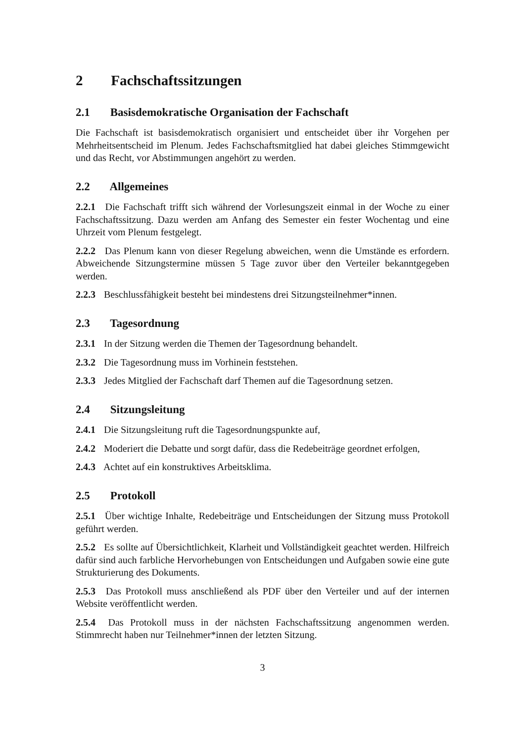2 Fachschaftssitzungen
2.1 Basisdemokratische Organisation der Fachschaft
Die Fachschaft ist basisdemokratisch organisiert und entscheidet über ihr Vorgehen per Mehrheitsentscheid im Plenum. Jedes Fachschaftsmitglied hat dabei gleiches Stimmgewicht und das Recht, vor Abstimmungen angehört zu werden.
2.2 Allgemeines
2.2.1 Die Fachschaft trifft sich während der Vorlesungszeit einmal in der Woche zu einer Fachschaftssitzung. Dazu werden am Anfang des Semester ein fester Wochentag und eine Uhrzeit vom Plenum festgelegt.
2.2.2 Das Plenum kann von dieser Regelung abweichen, wenn die Umstände es erfordern. Abweichende Sitzungstermine müssen 5 Tage zuvor über den Verteiler bekanntgegeben werden.
2.2.3 Beschlussfähigkeit besteht bei mindestens drei Sitzungsteilnehmer*innen.
2.3 Tagesordnung
2.3.1 In der Sitzung werden die Themen der Tagesordnung behandelt.
2.3.2 Die Tagesordnung muss im Vorhinein feststehen.
2.3.3 Jedes Mitglied der Fachschaft darf Themen auf die Tagesordnung setzen.
2.4 Sitzungsleitung
2.4.1 Die Sitzungsleitung ruft die Tagesordnungspunkte auf,
2.4.2 Moderiert die Debatte und sorgt dafür, dass die Redebeiträge geordnet erfolgen,
2.4.3 Achtet auf ein konstruktives Arbeitsklima.
2.5 Protokoll
2.5.1 Über wichtige Inhalte, Redebeiträge und Entscheidungen der Sitzung muss Protokoll geführt werden.
2.5.2 Es sollte auf Übersichtlichkeit, Klarheit und Vollständigkeit geachtet werden. Hilfreich dafür sind auch farbliche Hervorhebungen von Entscheidungen und Aufgaben sowie eine gute Strukturierung des Dokuments.
2.5.3 Das Protokoll muss anschließend als PDF über den Verteiler und auf der internen Website veröffentlicht werden.
2.5.4 Das Protokoll muss in der nächsten Fachschaftssitzung angenommen werden. Stimmrecht haben nur Teilnehmer*innen der letzten Sitzung.
3